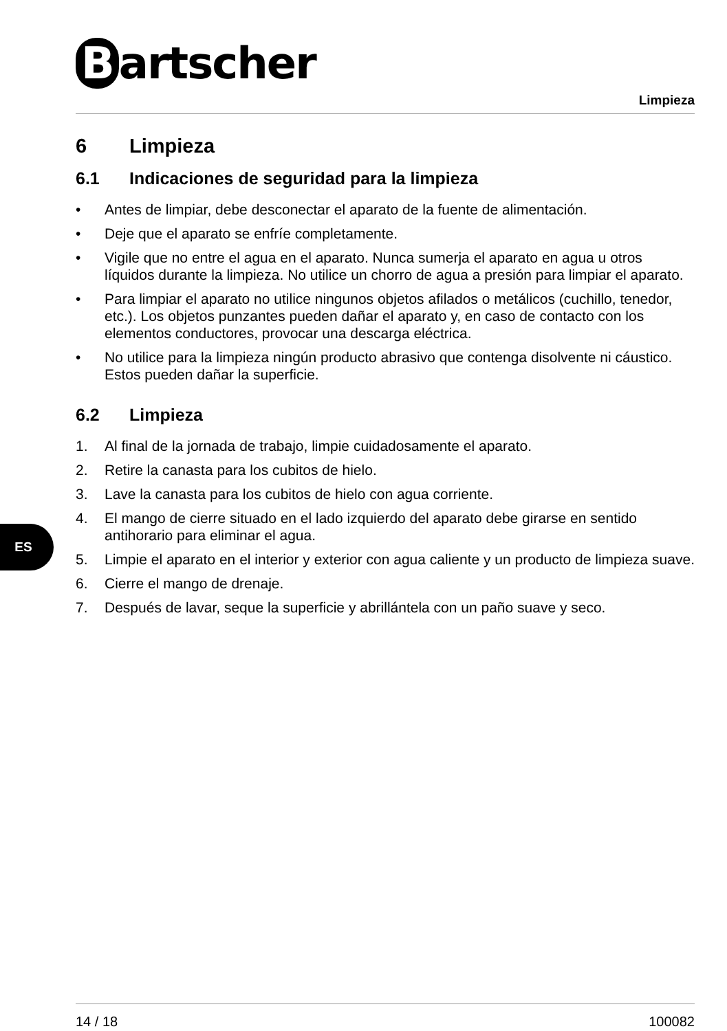Bartscher
Limpieza
6 Limpieza
6.1 Indicaciones de seguridad para la limpieza
• Antes de limpiar, debe desconectar el aparato de la fuente de alimentación.
• Deje que el aparato se enfríe completamente.
• Vigile que no entre el agua en el aparato. Nunca sumerja el aparato en agua u otros líquidos durante la limpieza. No utilice un chorro de agua a presión para limpiar el aparato.
• Para limpiar el aparato no utilice ningunos objetos afilados o metálicos (cuchillo, tenedor, etc.). Los objetos punzantes pueden dañar el aparato y, en caso de contacto con los elementos conductores, provocar una descarga eléctrica.
• No utilice para la limpieza ningún producto abrasivo que contenga disolvente ni cáustico. Estos pueden dañar la superficie.
6.2 Limpieza
1. Al final de la jornada de trabajo, limpie cuidadosamente el aparato.
2. Retire la canasta para los cubitos de hielo.
3. Lave la canasta para los cubitos de hielo con agua corriente.
4. El mango de cierre situado en el lado izquierdo del aparato debe girarse en sentido antihorario para eliminar el agua.
5. Limpie el aparato en el interior y exterior con agua caliente y un producto de limpieza suave.
6. Cierre el mango de drenaje.
7. Después de lavar, seque la superficie y abrillántela con un paño suave y seco.
ES
14 / 18 100082